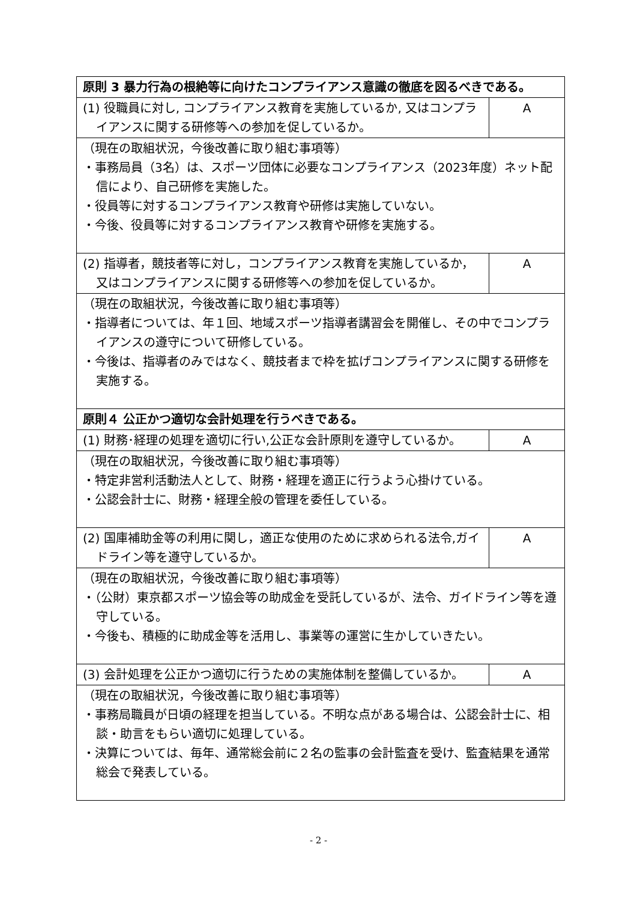| 原則 3 暴力行為の根絶等に向けたコンプライアンス意識の徹底を図るべきである。 | |
| --- | --- |
| (1) 役職員に対し, コンプライアンス教育を実施しているか, 又はコンプライアンスに関する研修等への参加を促しているか。 | A |
| （現在の取組状況，今後改善に取り組む事項等） ・事務局員（3名）は、スポーツ団体に必要なコンプライアンス（2023年度）ネット配信により、自己研修を実施した。 ・役員等に対するコンプライアンス教育や研修は実施していない。 ・今後、役員等に対するコンプライアンス教育や研修を実施する。 | |
| (2) 指導者，競技者等に対し，コンプライアンス教育を実施しているか，又はコンプライアンスに関する研修等への参加を促しているか。 | A |
| （現在の取組状況，今後改善に取り組む事項等） ・指導者については、年１回、地域スポーツ指導者講習会を開催し、その中でコンプライアンスの遵守について研修している。 ・今後は、指導者のみではなく、競技者まで枠を拡げコンプライアンスに関する研修を実施する。 | |
| 原則４ 公正かつ適切な会計処理を行うべきである。 | |
| (1) 財務･経理の処理を適切に行い,公正な会計原則を遵守しているか。 | A |
| （現在の取組状況，今後改善に取り組む事項等） ・特定非営利活動法人として、財務・経理を適正に行うよう心掛けている。 ・公認会計士に、財務・経理全般の管理を委任している。 | |
| (2) 国庫補助金等の利用に関し，適正な使用のために求められる法令,ガイドライン等を遵守しているか。 | A |
| （現在の取組状況，今後改善に取り組む事項等） ・（公財）東京都スポーツ協会等の助成金を受託しているが、法令、ガイドライン等を遵守している。 ・今後も、積極的に助成金等を活用し、事業等の運営に生かしていきたい。 | |
| (3) 会計処理を公正かつ適切に行うための実施体制を整備しているか。 | A |
| （現在の取組状況，今後改善に取り組む事項等） ・事務局職員が日頃の経理を担当している。不明な点がある場合は、公認会計士に、相談・助言をもらい適切に処理している。 ・決算については、毎年、通常総会前に２名の監事の会計監査を受け、監査結果を通常総会で発表している。 | |
- 2 -